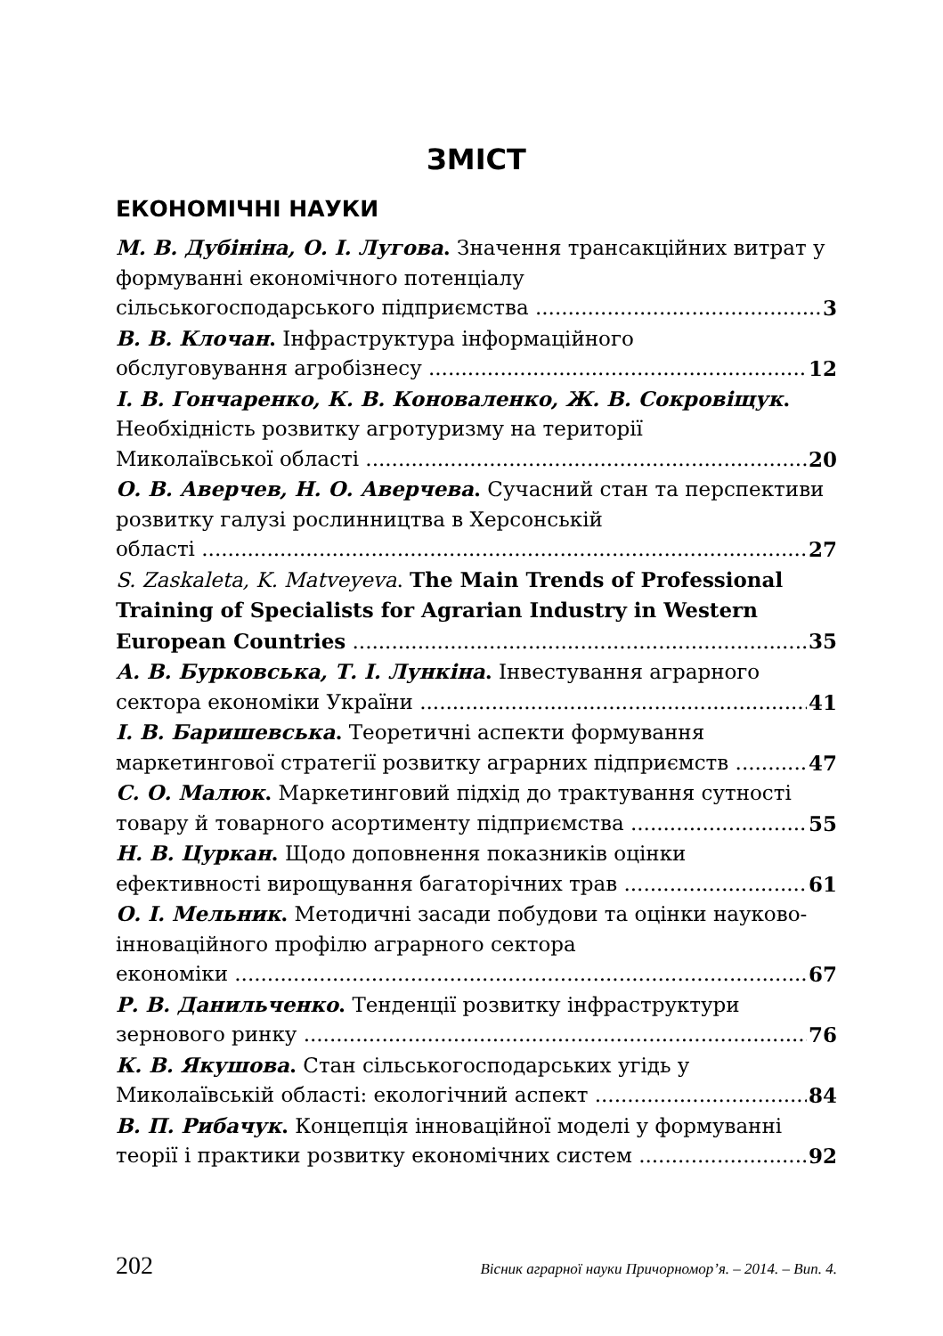ЗМІСТ
ЕКОНОМІЧНІ НАУКИ
М. В. Дубініна, О. І. Лугова. Значення трансакційних витрат у формуванні економічного потенціалу
сільськогосподарського підприємства 3
В. В. Клочан. Інфраструктура інформаційного
обслуговування агробізнесу 12
І. В. Гончаренко, К. В. Коноваленко, Ж. В. Сокровіщук. Необхідність розвитку агротуризму на території
Миколаївської області 20
О. В. Аверчев, Н. О. Аверчева. Сучасний стан та перспективи розвитку галузі рослинництва в Херсонській
області 27
S. Zaskaleta, K. Matveyeva. The Main Trends of Professional Training of Specialists for Agrarian Industry in Western
European Countries 35
А. В. Бурковська, Т. І. Лункіна. Інвестування аграрного
сектора економіки України 41
І. В. Баришевська. Теоретичні аспекти формування
маркетингової стратегії розвитку аграрних підприємств 47
С. О. Малюк. Маркетинговий підхід до трактування сутності
товару й товарного асортименту підприємства 55
Н. В. Цуркан. Щодо доповнення показників оцінки
ефективності вирощування багаторічних трав 61
О. І. Мельник. Методичні засади побудови та оцінки науково-інноваційного профілю аграрного сектора
економіки 67
Р. В. Данильченко. Тенденції розвитку інфраструктури
зернового ринку 76
К. В. Якушова. Стан сільськогосподарських угідь у
Миколаївській області: екологічний аспект 84
В. П. Рибачук. Концепція інноваційної моделі у формуванні
теорії і практики розвитку економічних систем 92
202 Вісник аграрної науки Причорномор’я. – 2014. – Вип. 4.